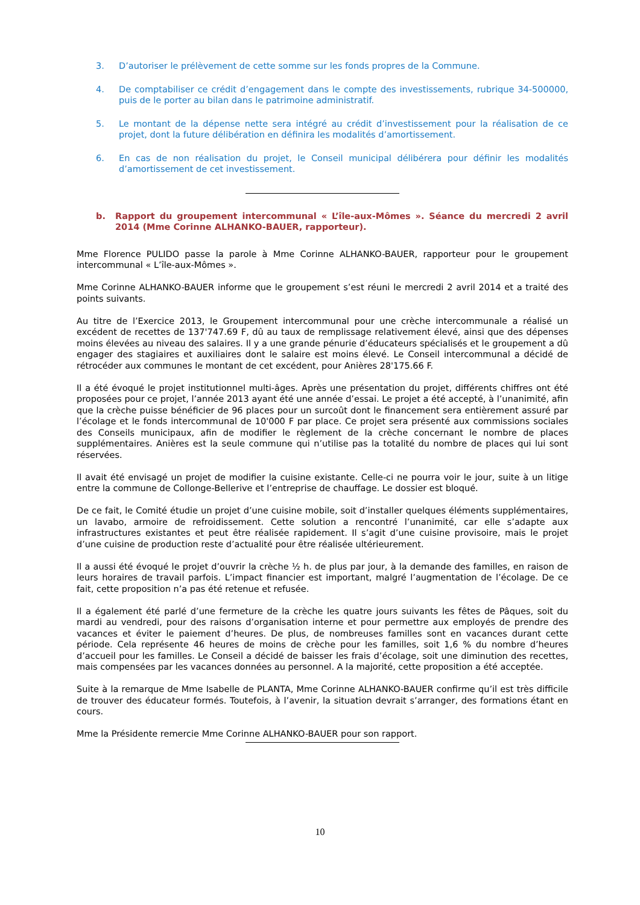3. D’autoriser le prélèvement de cette somme sur les fonds propres de la Commune.
4. De comptabiliser ce crédit d’engagement dans le compte des investissements, rubrique 34-500000, puis de le porter au bilan dans le patrimoine administratif.
5. Le montant de la dépense nette sera intégré au crédit d’investissement pour la réalisation de ce projet, dont la future délibération en définira les modalités d’amortissement.
6. En cas de non réalisation du projet, le Conseil municipal délibérera pour définir les modalités d’amortissement de cet investissement.
b. Rapport du groupement intercommunal « L’île-aux-Mômes ». Séance du mercredi 2 avril 2014 (Mme Corinne ALHANKO-BAUER, rapporteur).
Mme Florence PULIDO passe la parole à Mme Corinne ALHANKO-BAUER, rapporteur pour le groupement intercommunal « L’île-aux-Mômes ».
Mme Corinne ALHANKO-BAUER informe que le groupement s’est réuni le mercredi 2 avril 2014 et a traité des points suivants.
Au titre de l’Exercice 2013, le Groupement intercommunal pour une crèche intercommunale a réalisé un excédent de recettes de 137'747.69 F, dû au taux de remplissage relativement élevé, ainsi que des dépenses moins élevées au niveau des salaires. Il y a une grande pénurie d’éducateurs spécialisés et le groupement a dû engager des stagiaires et auxiliaires dont le salaire est moins élevé. Le Conseil intercommunal a décidé de rétrocéder aux communes le montant de cet excédent, pour Anières 28'175.66 F.
Il a été évoqué le projet institutionnel multi-âges. Après une présentation du projet, différents chiffres ont été proposées pour ce projet, l’année 2013 ayant été une année d’essai. Le projet a été accepté, à l’unanimité, afin que la crèche puisse bénéficier de 96 places pour un surcoût dont le financement sera entièrement assuré par l’écolage et le fonds intercommunal de 10'000 F par place. Ce projet sera présenté aux commissions sociales des Conseils municipaux, afin de modifier le règlement de la crèche concernant le nombre de places supplémentaires. Anières est la seule commune qui n’utilise pas la totalité du nombre de places qui lui sont réservées.
Il avait été envisagé un projet de modifier la cuisine existante. Celle-ci ne pourra voir le jour, suite à un litige entre la commune de Collonge-Bellerive et l’entreprise de chauffage. Le dossier est bloqué.
De ce fait, le Comité étudie un projet d’une cuisine mobile, soit d’installer quelques éléments supplémentaires, un lavabo, armoire de refroidissement. Cette solution a rencontré l’unanimité, car elle s’adapte aux infrastructures existantes et peut être réalisée rapidement. Il s’agit d’une cuisine provisoire, mais le projet d’une cuisine de production reste d’actualité pour être réalisée ultérieurement.
Il a aussi été évoqué le projet d’ouvrir la crèche ½ h. de plus par jour, à la demande des familles, en raison de leurs horaires de travail parfois. L’impact financier est important, malgré l’augmentation de l’écolage. De ce fait, cette proposition n’a pas été retenue et refusée.
Il a également été parlé d’une fermeture de la crèche les quatre jours suivants les fêtes de Pâques, soit du mardi au vendredi, pour des raisons d’organisation interne et pour permettre aux employés de prendre des vacances et éviter le paiement d’heures. De plus, de nombreuses familles sont en vacances durant cette période. Cela représente 46 heures de moins de crèche pour les familles, soit 1,6 % du nombre d’heures d’accueil pour les familles. Le Conseil a décidé de baisser les frais d’écolage, soit une diminution des recettes, mais compensées par les vacances données au personnel. A la majorité, cette proposition a été acceptée.
Suite à la remarque de Mme Isabelle de PLANTA, Mme Corinne ALHANKO-BAUER confirme qu’il est très difficile de trouver des éducateur formés. Toutefois, à l’avenir, la situation devrait s’arranger, des formations étant en cours.
Mme la Présidente remercie Mme Corinne ALHANKO-BAUER pour son rapport.
10